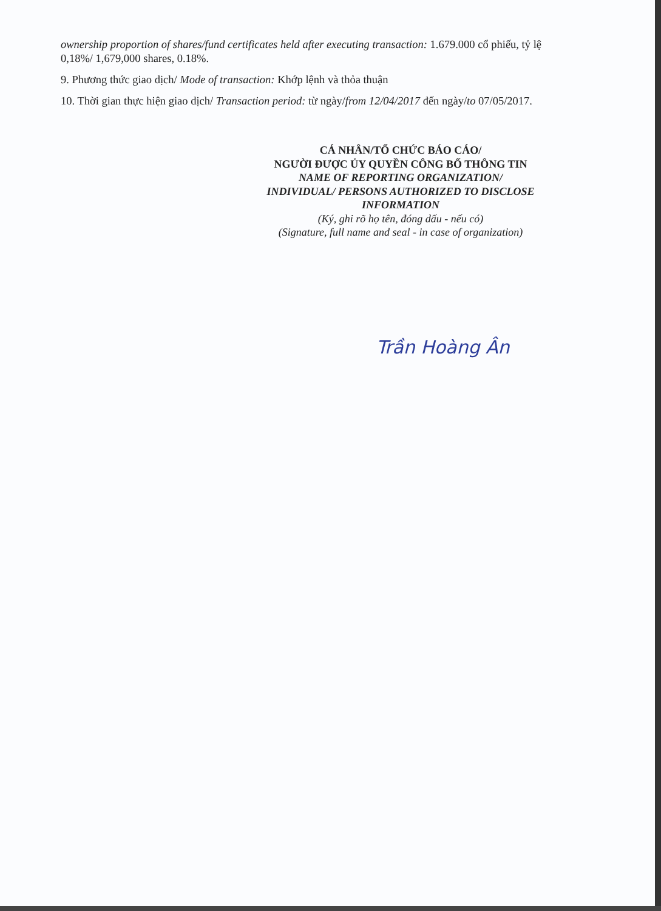ownership proportion of shares/fund certificates held after executing transaction: 1.679.000 cổ phiếu, tỷ lệ 0,18%/ 1,679,000 shares, 0.18%.
9. Phương thức giao dịch/ Mode of transaction: Khớp lệnh và thỏa thuận
10. Thời gian thực hiện giao dịch/ Transaction period: từ ngày/from 12/04/2017 đến ngày/to 07/05/2017.
CÁ NHÂN/TỔ CHỨC BÁO CÁO/
NGƯỜI ĐƯỢC ỦY QUYỀN CÔNG BỐ THÔNG TIN
NAME OF REPORTING ORGANIZATION/
INDIVIDUAL/ PERSONS AUTHORIZED TO DISCLOSE
INFORMATION
(Ký, ghi rõ họ tên, đóng dấu - nếu có)
(Signature, full name and seal - in case of organization)
Trần Hoàng Ân